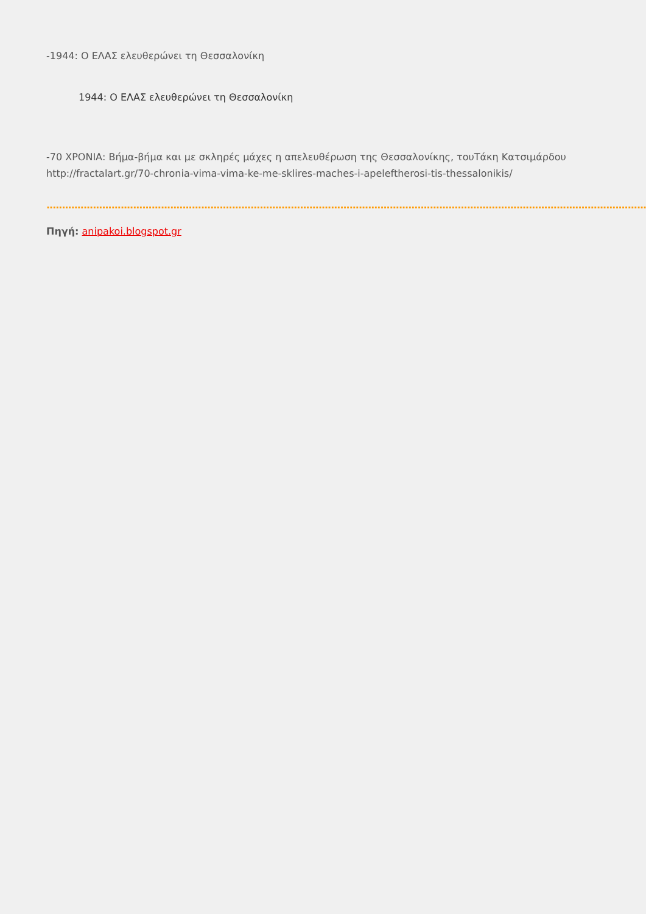-1944: Ο ΕΛΑΣ ελευθερώνει τη Θεσσαλονίκη
1944: Ο ΕΛΑΣ ελευθερώνει τη Θεσσαλονίκη
-70 ΧΡΟΝΙΑ: Βήμα-βήμα και με σκληρές μάχες η απελευθέρωση της Θεσσαλονίκης, τουΤάκη Κατσιμάρδου
http://fractalart.gr/70-chronia-vima-vima-ke-me-sklires-maches-i-apeleftherosi-tis-thessalonikis/
...................................................................................................................................................................................................
Πηγή: anipakoi.blogspot.gr